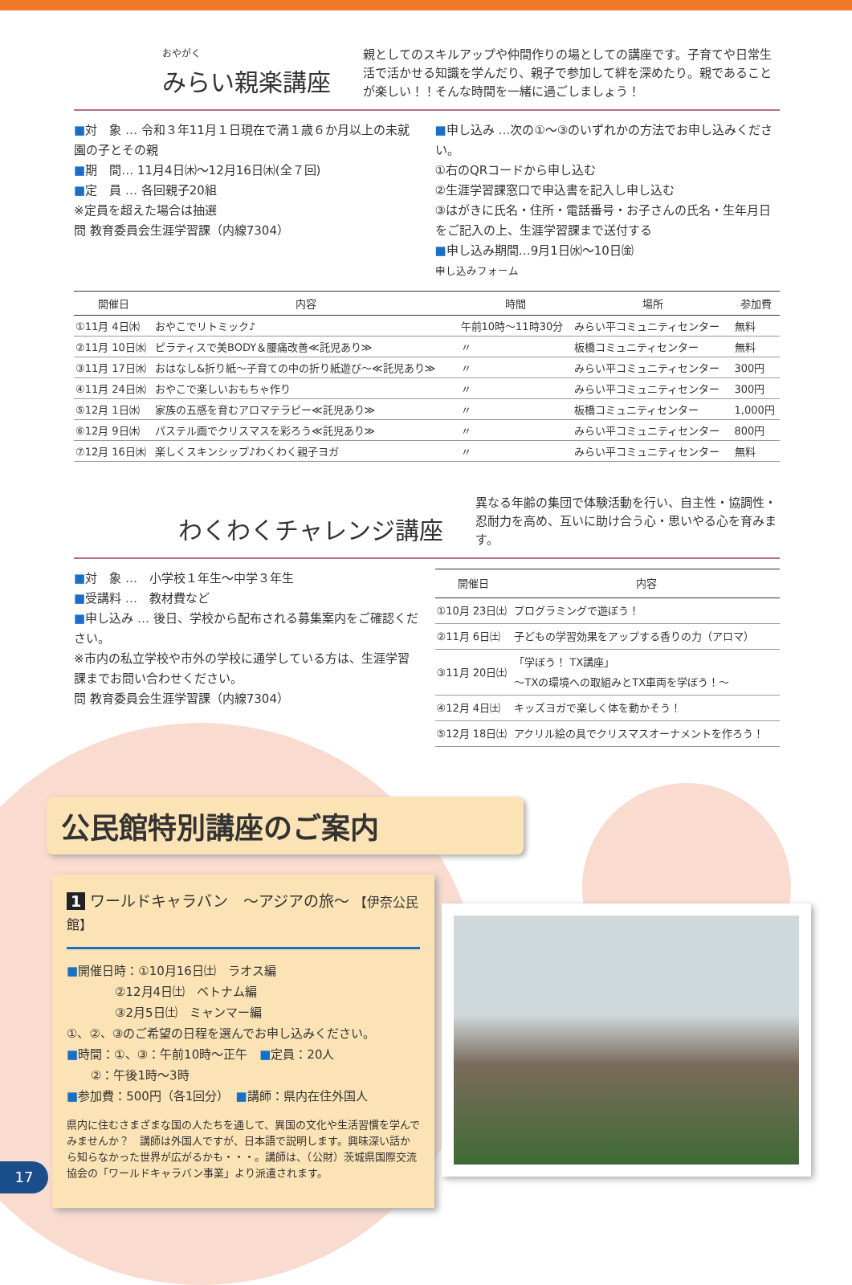おやがく
みらい親楽講座
親としてのスキルアップや仲間作りの場としての講座です。子育てや日常生活で活かせる知識を学んだり、親子で参加して絆を深めたり。親であることが楽しい！！そんな時間を一緒に過ごしましょう！
■対　象 … 令和３年11月１日現在で満１歳６か月以上の未就園の子とその親
■期　間… 11月4日㈭～12月16日㈭(全７回)
■定　員 … 各回親子20組
※定員を超えた場合は抽選
問 教育委員会生涯学習課（内線7304）
■申し込み …次の①～③のいずれかの方法でお申し込みください。
①右のQRコードから申し込む
②生涯学習課窓口で申込書を記入し申し込む
③はがきに氏名・住所・電話番号・お子さんの氏名・生年月日をご記入の上、生涯学習課まで送付する
■申し込み期間…9月1日㈬～10日㈮
申し込みフォーム
| 開催日 | 内容 | 時間 | 場所 | 参加費 |
| --- | --- | --- | --- | --- |
| ①11月 4日㈭ | おやこでリトミック♪ | 午前10時～11時30分 | みらい平コミュニティセンター | 無料 |
| ②11月 10日㈬ | ピラティスで美BODY＆腰痛改善≪託児あり≫ | 〃 | 板橋コミュニティセンター | 無料 |
| ③11月 17日㈬ | おはなし&折り紙～子育ての中の折り紙遊び～≪託児あり≫ | 〃 | みらい平コミュニティセンター | 300円 |
| ④11月 24日㈬ | おやこで楽しいおもちゃ作り | 〃 | みらい平コミュニティセンター | 300円 |
| ⑤12月 1日㈬ | 家族の五感を育むアロマテラピー≪託児あり≫ | 〃 | 板橋コミュニティセンター | 1,000円 |
| ⑥12月 9日㈭ | パステル画でクリスマスを彩ろう≪託児あり≫ | 〃 | みらい平コミュニティセンター | 800円 |
| ⑦12月 16日㈭ | 楽しくスキンシップ♪わくわく親子ヨガ | 〃 | みらい平コミュニティセンター | 無料 |
わくわくチャレンジ講座
異なる年齢の集団で体験活動を行い、自主性・協調性・忍耐力を高め、互いに助け合う心・思いやる心を育みます。
■対　象 …　小学校１年生～中学３年生
■受講料 …　教材費など
■申し込み … 後日、学校から配布される募集案内をご確認ください。
※市内の私立学校や市外の学校に通学している方は、生涯学習課までお問い合わせください。
問 教育委員会生涯学習課（内線7304）
| 開催日 | 内容 |
| --- | --- |
| ①10月 23日㈯ | プログラミングで遊ぼう！ |
| ②11月 6日㈯ | 子どもの学習効果をアップする香りの力（アロマ） |
| ③11月 20日㈯ | 「学ぼう！ TX講座」 ～TXの環境への取組みとTX車両を学ぼう！～ |
| ④12月 4日㈯ | キッズヨガで楽しく体を動かそう！ |
| ⑤12月 18日㈯ | アクリル絵の具でクリスマスオーナメントを作ろう！ |
公民館特別講座のご案内
1 ワールドキャラバン　～アジアの旅～ 【伊奈公民館】
■開催日時：①10月16日㈯　ラオス編
　　　　②12月4日㈯　ベトナム編
　　　　③2月5日㈯　ミャンマー編
①、②、③のご希望の日程を選んでお申し込みください。
■時間：①、③：午前10時～正午　■定員：20人
　　②：午後1時～3時
■参加費：500円（各1回分）　■講師：県内在住外国人
県内に住むさまざまな国の人たちを通して、異国の文化や生活習慣を学んでみませんか？　講師は外国人ですが、日本語で説明します。興味深い話から知らなかった世界が広がるかも・・・。講師は、（公財）茨城県国際交流協会の「ワールドキャラバン事業」より派遣されます。
17